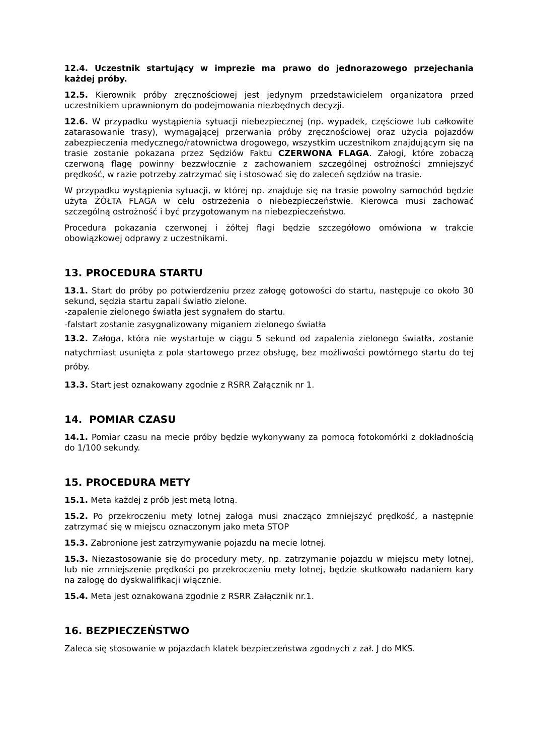12.4. Uczestnik startujący w imprezie ma prawo do jednorazowego przejechania każdej próby.
12.5. Kierownik próby zręcznościowej jest jedynym przedstawicielem organizatora przed uczestnikiem uprawnionym do podejmowania niezbędnych decyzji.
12.6. W przypadku wystąpienia sytuacji niebezpiecznej (np. wypadek, częściowe lub całkowite zatarasowanie trasy), wymagającej przerwania próby zręcznościowej oraz użycia pojazdów zabezpieczenia medycznego/ratownictwa drogowego, wszystkim uczestnikom znajdującym się na trasie zostanie pokazana przez Sędziów Faktu CZERWONA FLAGA. Załogi, które zobaczą czerwoną flagę powinny bezzwłocznie z zachowaniem szczególnej ostrożności zmniejszyć prędkość, w razie potrzeby zatrzymać się i stosować się do zaleceń sędziów na trasie.
W przypadku wystąpienia sytuacji, w której np. znajduje się na trasie powolny samochód będzie użyta ŻÓŁTA FLAGA w celu ostrzeżenia o niebezpieczeństwie. Kierowca musi zachować szczególną ostrożność i być przygotowanym na niebezpieczeństwo.
Procedura pokazania czerwonej i żółtej flagi będzie szczegółowo omówiona w trakcie obowiązkowej odprawy z uczestnikami.
13. PROCEDURA STARTU
13.1. Start do próby po potwierdzeniu przez załogę gotowości do startu, następuje co około 30 sekund, sędzia startu zapali światło zielone.
-zapalenie zielonego światła jest sygnałem do startu.
-falstart zostanie zasygnalizowany miganiem zielonego światła
13.2. Załoga, która nie wystartuje w ciągu 5 sekund od zapalenia zielonego światła, zostanie natychmiast usunięta z pola startowego przez obsługę, bez możliwości powtórnego startu do tej próby.
13.3. Start jest oznakowany zgodnie z RSRR Załącznik nr 1.
14. POMIAR CZASU
14.1. Pomiar czasu na mecie próby będzie wykonywany za pomocą fotokomórki z dokładnością do 1/100 sekundy.
15. PROCEDURA METY
15.1. Meta każdej z prób jest metą lotną.
15.2. Po przekroczeniu mety lotnej załoga musi znacząco zmniejszyć prędkość, a następnie zatrzymać się w miejscu oznaczonym jako meta STOP
15.3. Zabronione jest zatrzymywanie pojazdu na mecie lotnej.
15.3. Niezastosowanie się do procedury mety, np. zatrzymanie pojazdu w miejscu mety lotnej, lub nie zmniejszenie prędkości po przekroczeniu mety lotnej, będzie skutkowało nadaniem kary na załogę do dyskwalifikacji włącznie.
15.4. Meta jest oznakowana zgodnie z RSRR Załącznik nr.1.
16. BEZPIECZEŃSTWO
Zaleca się stosowanie w pojazdach klatek bezpieczeństwa zgodnych z zał. J do MKS.